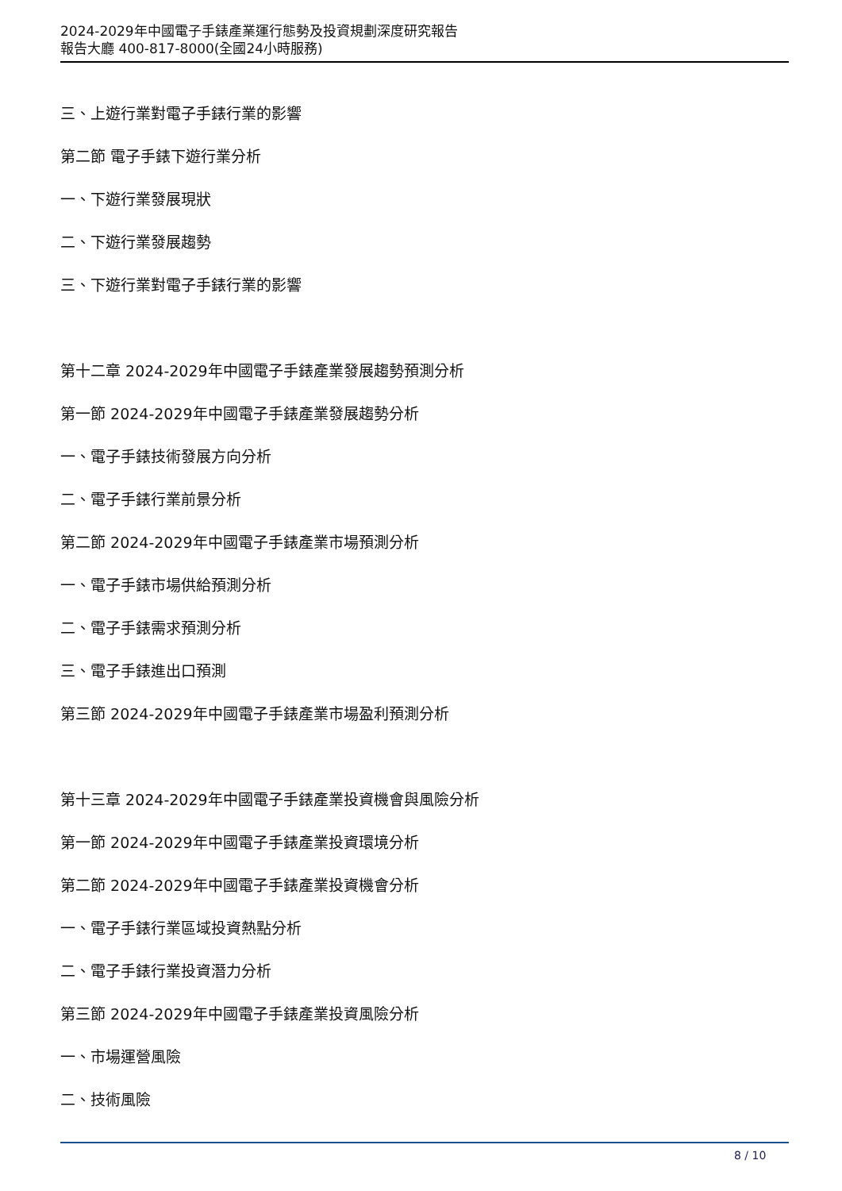2024-2029年中國電子手錶產業運行態勢及投資規劃深度研究報告
報告大廳 400-817-8000(全國24小時服務)
三、上遊行業對電子手錶行業的影響
第二節 電子手錶下遊行業分析
一、下遊行業發展現狀
二、下遊行業發展趨勢
三、下遊行業對電子手錶行業的影響
第十二章 2024-2029年中國電子手錶產業發展趨勢預測分析
第一節 2024-2029年中國電子手錶產業發展趨勢分析
一、電子手錶技術發展方向分析
二、電子手錶行業前景分析
第二節 2024-2029年中國電子手錶產業市場預測分析
一、電子手錶市場供給預測分析
二、電子手錶需求預測分析
三、電子手錶進出口預測
第三節 2024-2029年中國電子手錶產業市場盈利預測分析
第十三章 2024-2029年中國電子手錶產業投資機會與風險分析
第一節 2024-2029年中國電子手錶產業投資環境分析
第二節 2024-2029年中國電子手錶產業投資機會分析
一、電子手錶行業區域投資熱點分析
二、電子手錶行業投資潛力分析
第三節 2024-2029年中國電子手錶產業投資風險分析
一、市場運營風險
二、技術風險
8 / 10